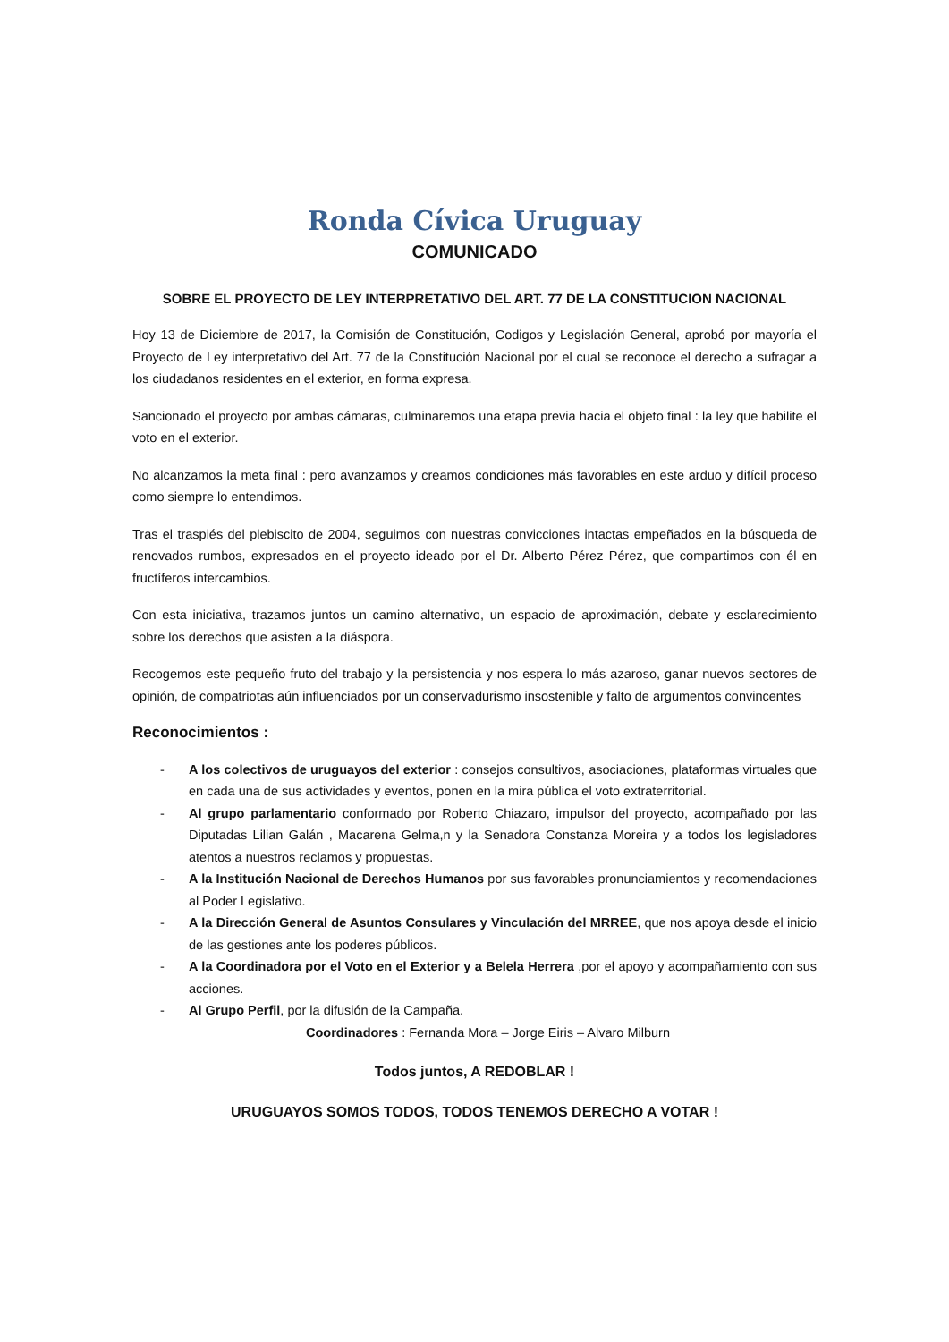Ronda Cívica Uruguay
COMUNICADO
SOBRE EL PROYECTO DE LEY INTERPRETATIVO DEL ART. 77 DE LA CONSTITUCION NACIONAL
Hoy 13 de Diciembre de 2017, la Comisión de Constitución, Codigos y Legislación General, aprobó por mayoría el Proyecto de Ley interpretativo del Art. 77 de la Constitución Nacional por el cual se reconoce el derecho a sufragar a los ciudadanos residentes en el exterior, en forma expresa.
Sancionado el proyecto por ambas cámaras, culminaremos una etapa previa hacia el objeto final : la ley que habilite el voto en el exterior.
No alcanzamos la meta final : pero avanzamos y creamos condiciones más favorables en este arduo y difícil proceso como siempre lo entendimos.
Tras el traspiés del plebiscito de 2004, seguimos con nuestras convicciones intactas empeñados en la búsqueda de renovados rumbos, expresados en el proyecto ideado por el Dr. Alberto Pérez Pérez, que compartimos con él en fructíferos intercambios.
Con esta iniciativa, trazamos juntos un camino alternativo, un espacio de aproximación, debate y esclarecimiento sobre los derechos que asisten a la diáspora.
Recogemos este pequeño fruto del trabajo y la persistencia y nos espera lo más azaroso, ganar nuevos sectores de opinión, de compatriotas aún influenciados por un conservadurismo insostenible y falto de argumentos convincentes
Reconocimientos :
- A los colectivos de uruguayos del exterior : consejos consultivos, asociaciones, plataformas virtuales que en cada una de sus actividades y eventos, ponen en la mira pública el voto extraterritorial.
- Al grupo parlamentario conformado por Roberto Chiazaro, impulsor del proyecto, acompañado por las Diputadas Lilian Galán , Macarena Gelma,n y la Senadora Constanza Moreira y a todos los legisladores atentos a nuestros reclamos y propuestas.
- A la Institución Nacional de Derechos Humanos por sus favorables pronunciamientos y recomendaciones al Poder Legislativo.
- A la Dirección General de Asuntos Consulares y Vinculación del MRREE, que nos apoya desde el inicio de las gestiones ante los poderes públicos.
- A la Coordinadora por el Voto en el Exterior y a Belela Herrera ,por el apoyo y acompañamiento con sus acciones.
- Al Grupo Perfil, por la difusión de la Campaña.
Coordinadores : Fernanda Mora – Jorge Eiris – Alvaro Milburn
Todos juntos, A REDOBLAR !
URUGUAYOS SOMOS TODOS, TODOS TENEMOS DERECHO A VOTAR !